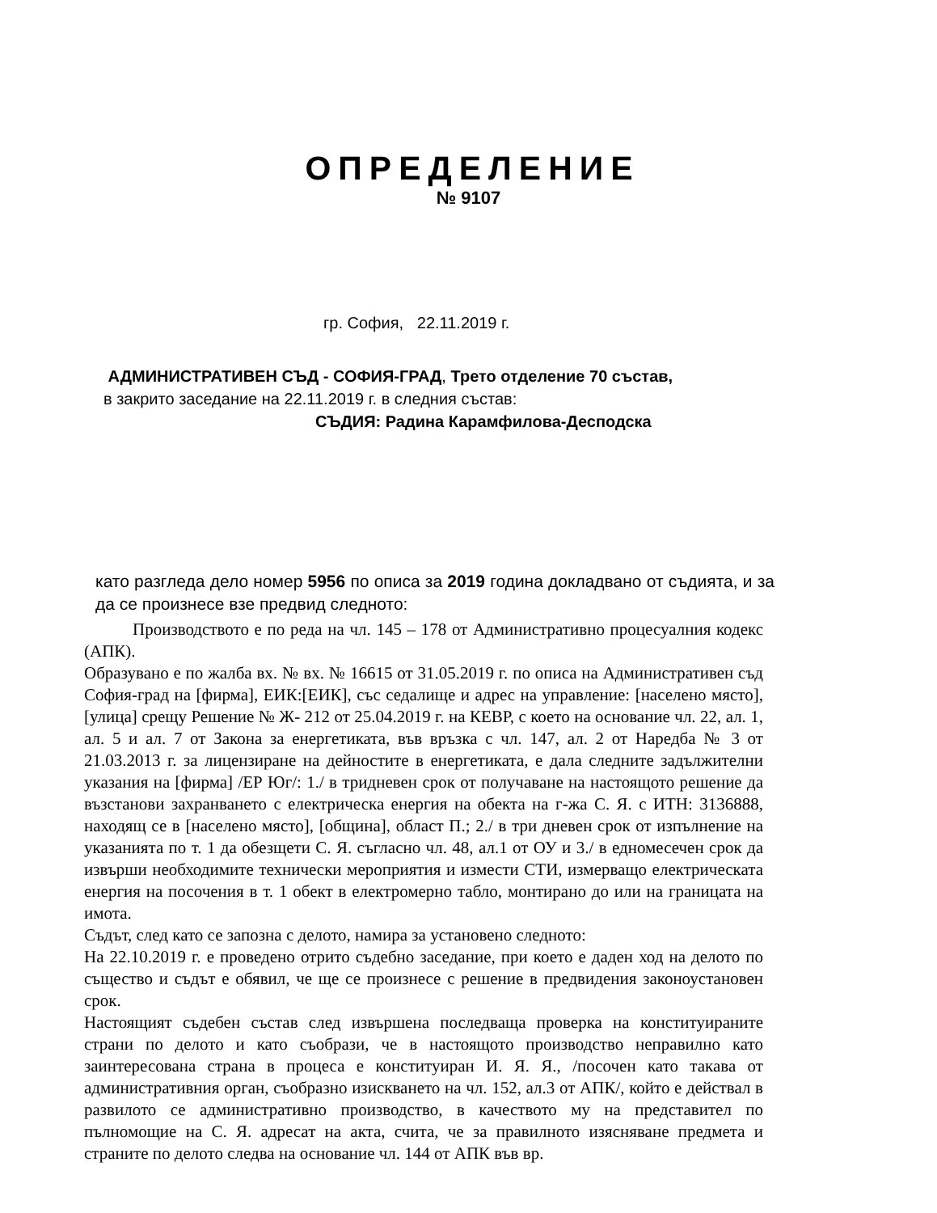ОПРЕДЕЛЕНИЕ
№ 9107
гр. София, 22.11.2019 г.
АДМИНИСТРАТИВЕН СЪД - СОФИЯ-ГРАД, Трето отделение 70 състав,
в закрито заседание на 22.11.2019 г. в следния състав:
СЪДИЯ: Радина Карамфилова-Десподска
като разгледа дело номер 5956 по описа за 2019 година докладвано от съдията, и за да се произнесе взе предвид следното:
Производството е по реда на чл. 145 – 178 от Административно процесуалния кодекс (АПК).
Образувано е по жалба вх. № вх. № 16615 от 31.05.2019 г. по описа на Административен съд София-град на [фирма], ЕИК:[ЕИК], със седалище и адрес на управление: [населено място], [улица] срещу Решение № Ж- 212 от 25.04.2019 г. на КЕВР, с което на основание чл. 22, ал. 1, ал. 5 и ал. 7 от Закона за енергетиката, във връзка с чл. 147, ал. 2 от Наредба № 3 от 21.03.2013 г. за лицензиране на дейностите в енергетиката, е дала следните задължителни указания на [фирма] /ЕР Юг/: 1./ в тридневен срок от получаване на настоящото решение да възстанови захранването с електрическа енергия на обекта на г-жа С. Я. с ИТН: 3136888, находящ се в [населено място], [община], област П.; 2./ в три дневен срок от изпълнение на указанията по т. 1 да обезщети С. Я. съгласно чл. 48, ал.1 от ОУ и 3./ в едномесечен срок да извърши необходимите технически мероприятия и измести СТИ, измерващо електрическата енергия на посочения в т. 1 обект в електромерно табло, монтирано до или на границата на имота.
Съдът, след като се запозна с делото, намира за установено следното:
На 22.10.2019 г. е проведено отрито съдебно заседание, при което е даден ход на делото по същество и съдът е обявил, че ще се произнесе с решение в предвидения законоустановен срок.
Настоящият съдебен състав след извършена последваща проверка на конституираните страни по делото и като съобрази, че в настоящото производство неправилно като заинтересована страна в процеса е конституиран И. Я. Я., /посочен като такава от административния орган, съобразно изискването на чл. 152, ал.3 от АПК/, който е действал в развилото се административно производство, в качеството му на представител по пълномощие на С. Я. адресат на акта, счита, че за правилното изясняване предмета и страните по делото следва на основание чл. 144 от АПК във вр.